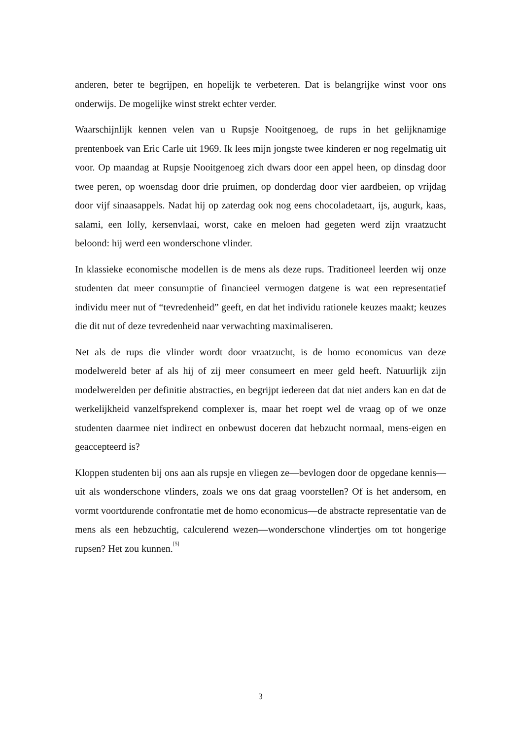anderen, beter te begrijpen, en hopelijk te verbeteren. Dat is belangrijke winst voor ons onderwijs. De mogelijke winst strekt echter verder.
Waarschijnlijk kennen velen van u Rupsje Nooitgenoeg, de rups in het gelijknamige prentenboek van Eric Carle uit 1969. Ik lees mijn jongste twee kinderen er nog regelmatig uit voor. Op maandag at Rupsje Nooitgenoeg zich dwars door een appel heen, op dinsdag door twee peren, op woensdag door drie pruimen, op donderdag door vier aardbeien, op vrijdag door vijf sinaasappels. Nadat hij op zaterdag ook nog eens chocoladetaart, ijs, augurk, kaas, salami, een lolly, kersenvlaai, worst, cake en meloen had gegeten werd zijn vraatzucht beloond: hij werd een wonderschone vlinder.
In klassieke economische modellen is de mens als deze rups. Traditioneel leerden wij onze studenten dat meer consumptie of financieel vermogen datgene is wat een representatief individu meer nut of “tevredenheid” geeft, en dat het individu rationele keuzes maakt; keuzes die dit nut of deze tevredenheid naar verwachting maximaliseren.
Net als de rups die vlinder wordt door vraatzucht, is de homo economicus van deze modelwereld beter af als hij of zij meer consumeert en meer geld heeft. Natuurlijk zijn modelwerelden per definitie abstracties, en begrijpt iedereen dat dat niet anders kan en dat de werkelijkheid vanzelfsprekend complexer is, maar het roept wel de vraag op of we onze studenten daarmee niet indirect en onbewust doceren dat hebzucht normaal, mens-eigen en geaccepteerd is?
Kloppen studenten bij ons aan als rupsje en vliegen ze—bevlogen door de opgedane kennis—uit als wonderschone vlinders, zoals we ons dat graag voorstellen? Of is het andersom, en vormt voortdurende confrontatie met de homo economicus—de abstracte representatie van de mens als een hebzuchtig, calculerend wezen—wonderschone vlindertjes om tot hongerige rupsen? Het zou kunnen.<sup>[5]</sup>
3